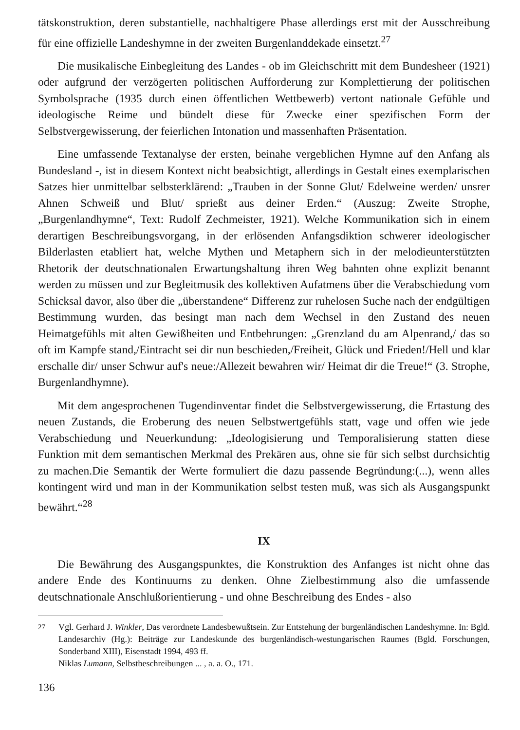tätskonstruktion, deren substantielle, nachhaltigere Phase allerdings erst mit der Ausschreibung für eine offizielle Landeshymne in der zweiten Burgenlanddekade einsetzt.<sup>27</sup>
Die musikalische Einbegleitung des Landes - ob im Gleichschritt mit dem Bundesheer (1921) oder aufgrund der verzögerten politischen Aufforderung zur Komplettierung der politischen Symbolsprache (1935 durch einen öffentlichen Wettbewerb) vertont nationale Gefühle und ideologische Reime und bündelt diese für Zwecke einer spezifischen Form der Selbstvergewisserung, der feierlichen Intonation und massenhaften Präsentation.
Eine umfassende Textanalyse der ersten, beinahe vergeblichen Hymne auf den Anfang als Bundesland -, ist in diesem Kontext nicht beabsichtigt, allerdings in Gestalt eines exemplarischen Satzes hier unmittelbar selbsterklärend: „Trauben in der Sonne Glut/ Edelweine werden/ unsrer Ahnen Schweiß und Blut/ sprießt aus deiner Erden.“ (Auszug: Zweite Strophe, „Burgenlandhymne“, Text: Rudolf Zechmeister, 1921). Welche Kommunikation sich in einem derartigen Beschreibungsvorgang, in der erlösenden Anfangsdiktion schwerer ideologischer Bilderlasten etabliert hat, welche Mythen und Metaphern sich in der melodieunterstützten Rhetorik der deutschnationalen Erwartungshaltung ihren Weg bahnten ohne explizit benannt werden zu müssen und zur Begleitmusik des kollektiven Aufatmens über die Verabschiedung vom Schicksal davor, also über die „überstandene“ Differenz zur ruhelosen Suche nach der endgültigen Bestimmung wurden, das besingt man nach dem Wechsel in den Zustand des neuen Heimatgefühls mit alten Gewißheiten und Entbehrungen: „Grenzland du am Alpenrand,/ das so oft im Kampfe stand,/Eintracht sei dir nun beschieden,/Freiheit, Glück und Frieden!/Hell und klar erschalle dir/ unser Schwur auf's neue:/Allezeit bewahren wir/ Heimat dir die Treue!“ (3. Strophe, Burgenlandhymne).
Mit dem angesprochenen Tugendinventar findet die Selbstvergewisserung, die Ertastung des neuen Zustands, die Eroberung des neuen Selbstwertgefühls statt, vage und offen wie jede Verabschiedung und Neuerkundung: „Ideologisierung und Temporalisierung statten diese Funktion mit dem semantischen Merkmal des Prekären aus, ohne sie für sich selbst durchsichtig zu machen.Die Semantik der Werte formuliert die dazu passende Begründung:(...), wenn alles kontingent wird und man in der Kommunikation selbst testen muß, was sich als Ausgangspunkt bewährt.“<sup>28</sup>
IX
Die Bewährung des Ausgangspunktes, die Konstruktion des Anfanges ist nicht ohne das andere Ende des Kontinuums zu denken. Ohne Zielbestimmung also die umfassende deutschnationale Anschlußorientierung - und ohne Beschreibung des Endes - also
<sup>27</sup> Vgl. Gerhard J. Winkler, Das verordnete Landesbewußtsein. Zur Entstehung der burgenländischen Landeshymne. In: Bgld. Landesarchiv (Hg.): Beiträge zur Landeskunde des burgenländisch-westungarischen Raumes (Bgld. Forschungen, Sonderband XIII), Eisenstadt 1994, 493 ff.
Niklas Lumann, Selbstbeschreibungen ... , a. a. O., 171.
136